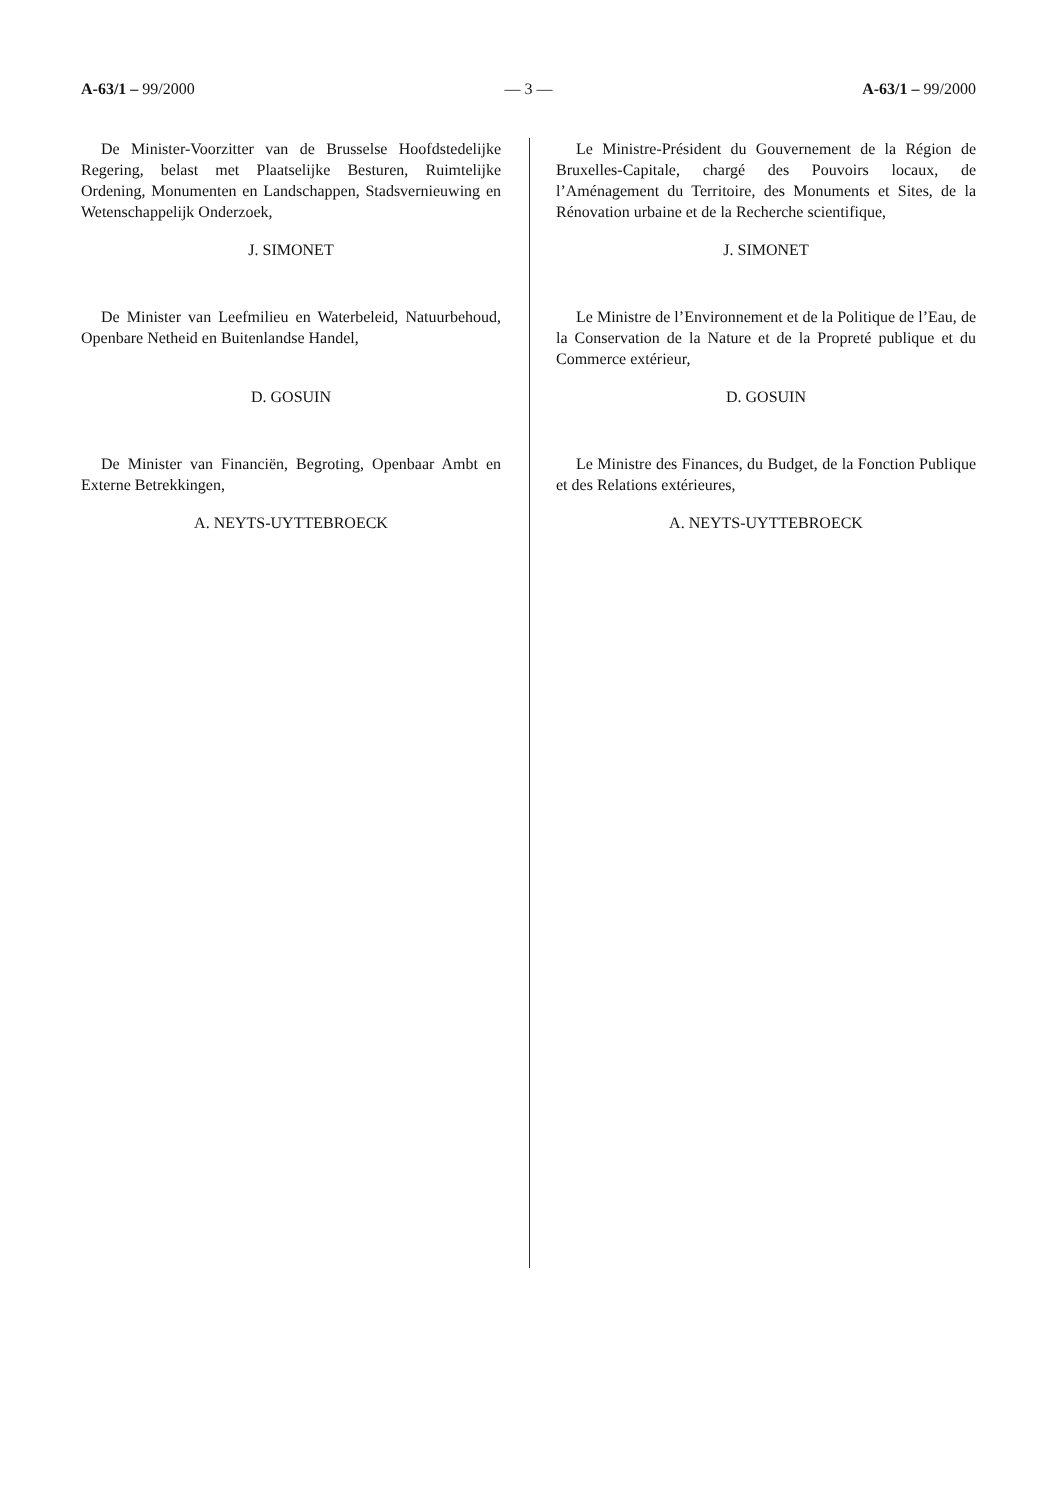A-63/1 – 99/2000 — 3 — A-63/1 – 99/2000
De Minister-Voorzitter van de Brusselse Hoofdstedelijke Regering, belast met Plaatselijke Besturen, Ruimtelijke Ordening, Monumenten en Landschappen, Stadsvernieuwing en Wetenschappelijk Onderzoek,
J. SIMONET
De Minister van Leefmilieu en Waterbeleid, Natuurbehoud, Openbare Netheid en Buitenlandse Handel,
D. GOSUIN
De Minister van Financiën, Begroting, Openbaar Ambt en Externe Betrekkingen,
A. NEYTS-UYTTEBROECK
Le Ministre-Président du Gouvernement de la Région de Bruxelles-Capitale, chargé des Pouvoirs locaux, de l’Aménagement du Territoire, des Monuments et Sites, de la Rénovation urbaine et de la Recherche scientifique,
J. SIMONET
Le Ministre de l’Environnement et de la Politique de l’Eau, de la Conservation de la Nature et de la Propreté publique et du Commerce extérieur,
D. GOSUIN
Le Ministre des Finances, du Budget, de la Fonction Publique et des Relations extérieures,
A. NEYTS-UYTTEBROECK